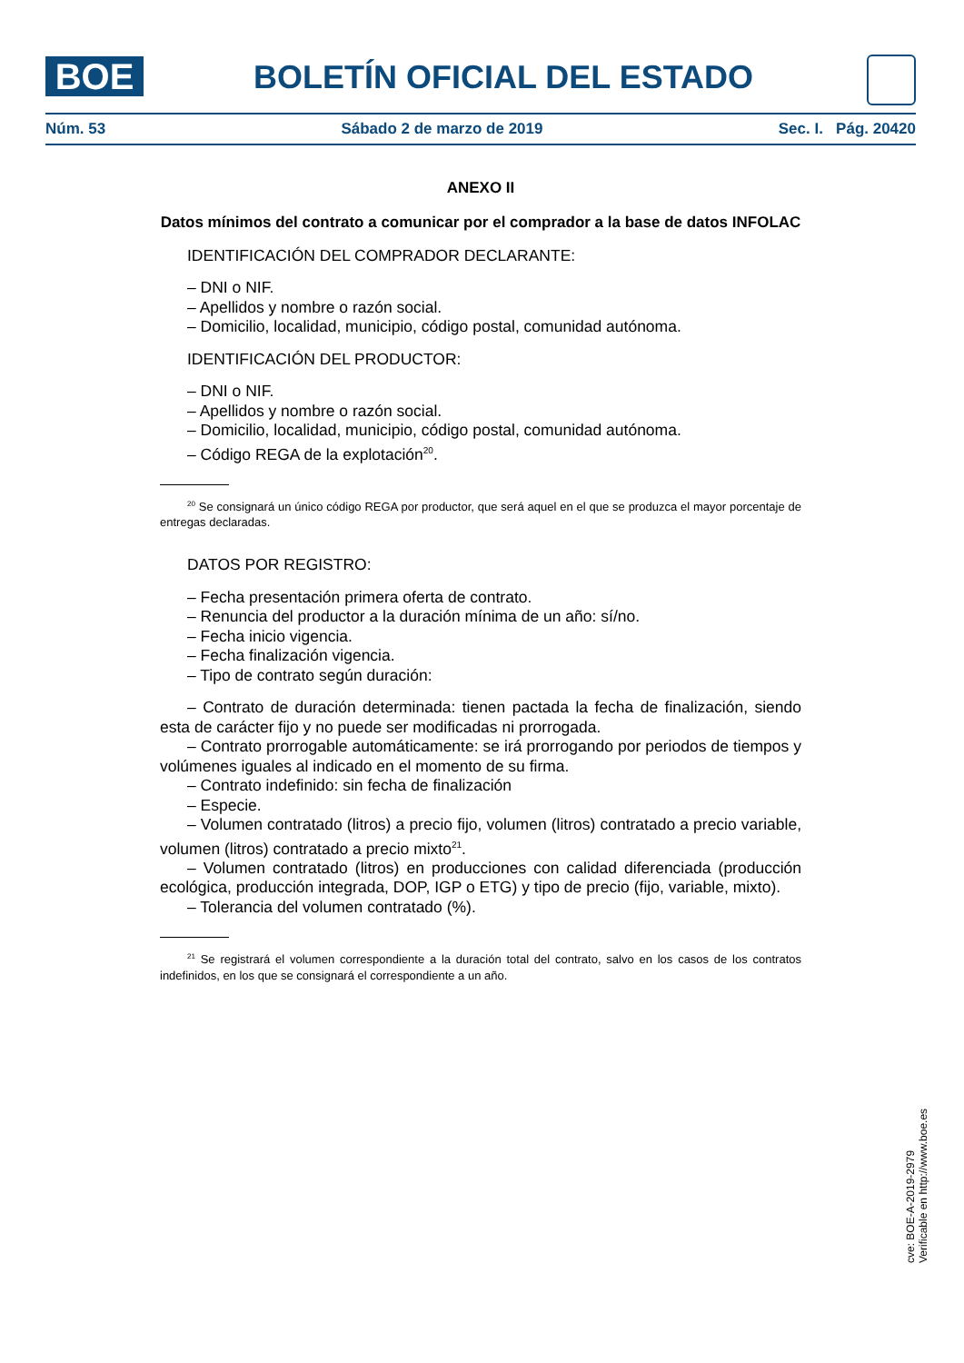BOE
BOLETÍN OFICIAL DEL ESTADO
Núm. 53 Sábado 2 de marzo de 2019 Sec. I. Pág. 20420
ANEXO II
Datos mínimos del contrato a comunicar por el comprador a la base de datos INFOLAC
IDENTIFICACIÓN DEL COMPRADOR DECLARANTE:
– DNI o NIF.
– Apellidos y nombre o razón social.
– Domicilio, localidad, municipio, código postal, comunidad autónoma.
IDENTIFICACIÓN DEL PRODUCTOR:
– DNI o NIF.
– Apellidos y nombre o razón social.
– Domicilio, localidad, municipio, código postal, comunidad autónoma.
– Código REGA de la explotación<sup>20</sup>.
<sup>20</sup> Se consignará un único código REGA por productor, que será aquel en el que se produzca el mayor porcentaje de entregas declaradas.
DATOS POR REGISTRO:
– Fecha presentación primera oferta de contrato.
– Renuncia del productor a la duración mínima de un año: sí/no.
– Fecha inicio vigencia.
– Fecha finalización vigencia.
– Tipo de contrato según duración:
– Contrato de duración determinada: tienen pactada la fecha de finalización, siendo esta de carácter fijo y no puede ser modificadas ni prorrogada.
– Contrato prorrogable automáticamente: se irá prorrogando por periodos de tiempos y volúmenes iguales al indicado en el momento de su firma.
– Contrato indefinido: sin fecha de finalización
– Especie.
– Volumen contratado (litros) a precio fijo, volumen (litros) contratado a precio variable, volumen (litros) contratado a precio mixto<sup>21</sup>.
– Volumen contratado (litros) en producciones con calidad diferenciada (producción ecológica, producción integrada, DOP, IGP o ETG) y tipo de precio (fijo, variable, mixto).
– Tolerancia del volumen contratado (%).
<sup>21</sup> Se registrará el volumen correspondiente a la duración total del contrato, salvo en los casos de los contratos indefinidos, en los que se consignará el correspondiente a un año.
cve: BOE-A-2019-2979
Verificable en http://www.boe.es